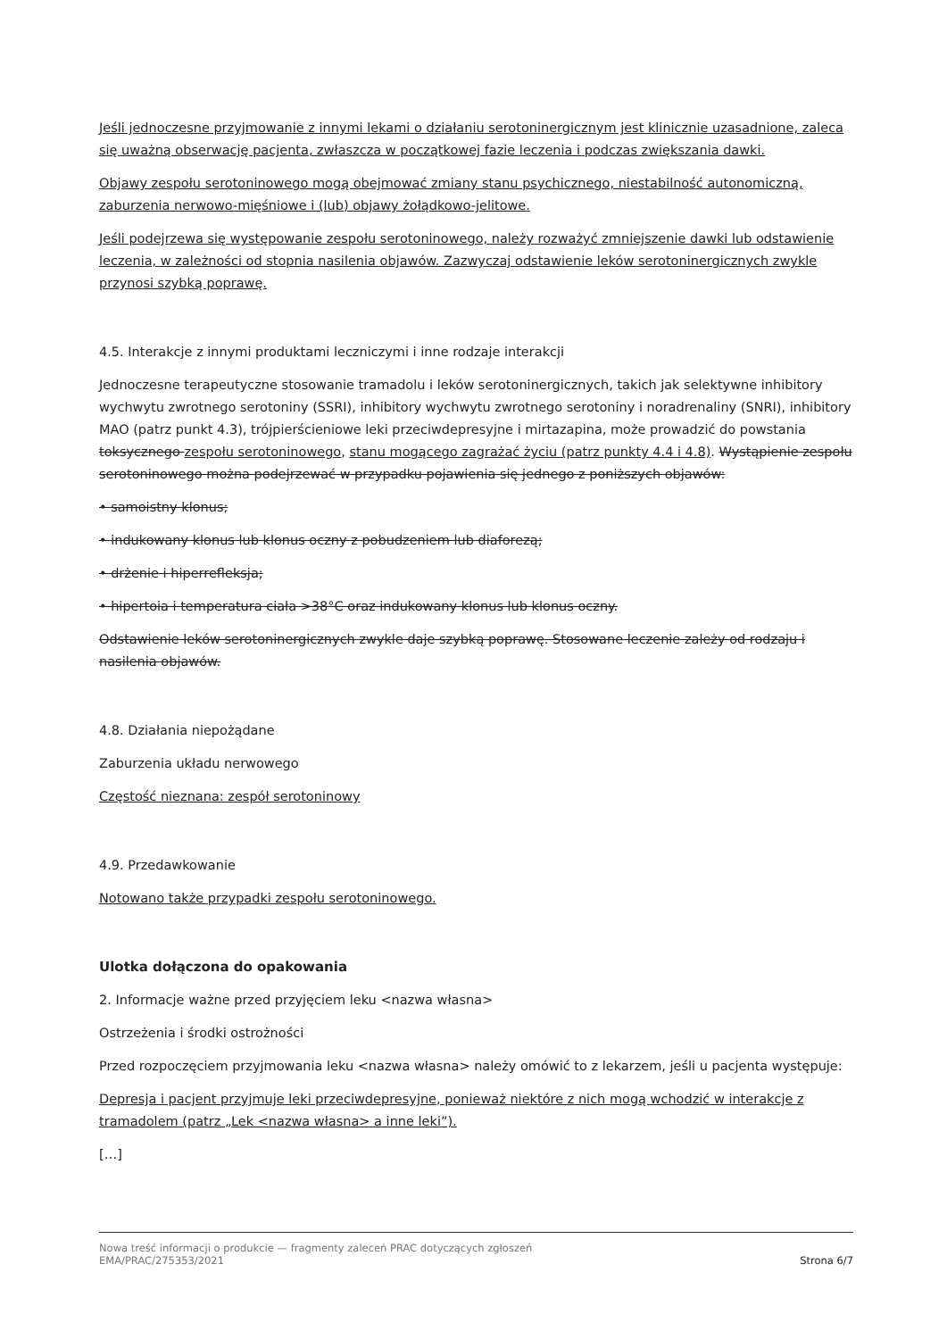Jeśli jednoczesne przyjmowanie z innymi lekami o działaniu serotoninergicznym jest klinicznie uzasadnione, zaleca się uważną obserwację pacjenta, zwłaszcza w początkowej fazie leczenia i podczas zwiększania dawki.
Objawy zespołu serotoninowego mogą obejmować zmiany stanu psychicznego, niestabilność autonomiczną, zaburzenia nerwowo-mięśniowe i (lub) objawy żołądkowo-jelitowe.
Jeśli podejrzewa się występowanie zespołu serotoninowego, należy rozważyć zmniejszenie dawki lub odstawienie leczenia, w zależności od stopnia nasilenia objawów. Zazwyczaj odstawienie leków serotoninergicznych zwykle przynosi szybką poprawę.
4.5. Interakcje z innymi produktami leczniczymi i inne rodzaje interakcji
Jednoczesne terapeutyczne stosowanie tramadolu i leków serotoninergicznych, takich jak selektywne inhibitory wychwytu zwrotnego serotoniny (SSRI), inhibitory wychwytu zwrotnego serotoniny i noradrenaliny (SNRI), inhibitory MAO (patrz punkt 4.3), trójpierścieniowe leki przeciwdepresyjne i mirtazapina, może prowadzić do powstania toksycznego zespołu serotoninowego, stanu mogącego zagrażać życiu (patrz punkty 4.4 i 4.8). Wystąpienie zespołu serotoninowego można podejrzewać w przypadku pojawienia się jednego z poniższych objawów:
• samoistny klonus;
• indukowany klonus lub klonus oczny z pobudzeniem lub diaforezą;
• drżenie i hiperrefleksja;
• hipertoia i temperatura ciała >38°C oraz indukowany klonus lub klonus oczny.
Odstawienie leków serotoninergicznych zwykle daje szybką poprawę. Stosowane leczenie zależy od rodzaju i nasilenia objawów.
4.8. Działania niepożądane
Zaburzenia układu nerwowego
Częstość nieznana: zespół serotoninowy
4.9. Przedawkowanie
Notowano także przypadki zespołu serotoninowego.
Ulotka dołączona do opakowania
2. Informacje ważne przed przyjęciem leku <nazwa własna>
Ostrzeżenia i środki ostrożności
Przed rozpoczęciem przyjmowania leku <nazwa własna> należy omówić to z lekarzem, jeśli u pacjenta występuje:
Depresja i pacjent przyjmuje leki przeciwdepresyjne, ponieważ niektóre z nich mogą wchodzić w interakcje z tramadolem (patrz „Lek <nazwa własna> a inne leki”).
[…]
Nowa treść informacji o produkcie — fragmenty zaleceń PRAC dotyczących zgłoszeń
EMA/PRAC/275353/2021
Strona 6/7